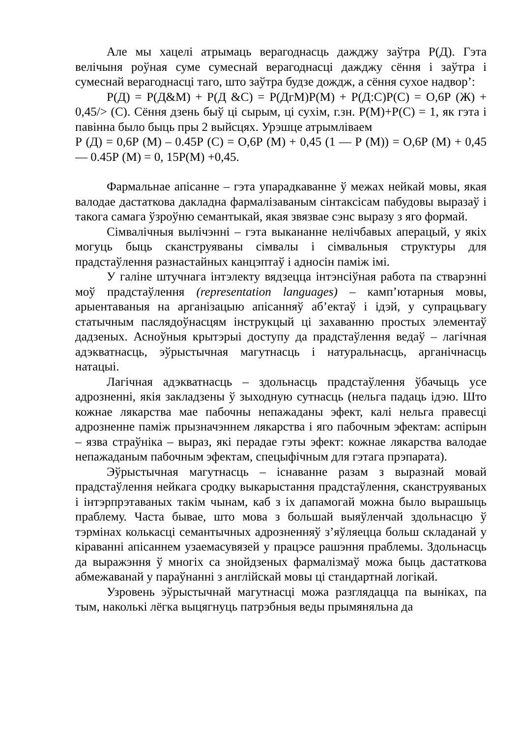Але мы хацелі атрымаць верагоднасць дажджу заўтра Р(Д). Гэта велічыня роўная суме сумеснай верагоднасці дажджу сёння і заўтра і сумеснай верагоднасці таго, што заўтра будзе дождж, а сёння сухое надвор’:
Р(Д) = Р(Д&М) + Р(Д &С) = Р(ДгМ)Р(М) + Р(Д:С)Р(С) = О,6Р (Ж) + 0,45/> (С). Сёння дзень быў ці сырым, ці сухім, г.зн. Р(М)+Р(С) = 1, як гэта і павінна было быць пры 2 выйсцях. Урэшце атрымліваем
Р (Д) = 0,6Р (М) – 0.45Р (С) = О,6Р (М) + 0,45 (1 — Р (М)) = О,6Р (М) + 0,45 — 0.45Р (М) = 0, 15Р(М) +0,45.
Фармальнае апісанне – гэта упарадкаванне ў межах нейкай мовы, якая валодае дастаткова дакладна фармалізаваным сінтаксісам пабудовы выразаў і такога самага ўзроўню семантыкай, якая звязвае сэнс выразу з яго формай.
Сімвалічныя вылічэнні – гэта выкананне нелічбавых аперацый, у якіх могуць быць сканструяваны сімвалы і сімвальныя структуры для прадстаўлення разнастайных канцэптаў і адносін паміж імі.
У галіне штучнага інтэлекту вядзецца інтэнсіўная работа па стварэнні моў прадстаўлення (representation languages) – камп’ютарныя мовы, арыентаваныя на арганізацыю апісанняў аб’ектаў і ідэй, у супрацьвагу статычным паслядоўнасцям інструкцый ці захаванню простых элементаў дадзеных. Асноўныя крытэрыі доступу да прадстаўлення ведаў – лагічная адэкватнасць, эўрыстычная магутнасць і натуральнасць, арганічнасць натацыі.
Лагічная адэкватнасць – здольнасць прадстаўлення ўбачыць усе адрозненні, якія закладзены ў зыходную сутнасць (нельга падаць ідэю. Што кожнае лякарства мае пабочны непажаданы эфект, калі нельга правесці адрозненне паміж прызначэннем лякарства і яго пабочным эфектам: аспірын – язва страўніка – выраз, які перадае гэты эфект: кожнае лякарства валодае непажаданым пабочным эфектам, спецыфічным для гэтага прэпарата).
Эўрыстычная магутнасць – існаванне разам з выразнай мовай прадстаўлення нейкага сродку выкарыстання прадстаўлення, сканструяваных і інтэрпрэтаваных такім чынам, каб з іх дапамогай можна было вырашыць праблему. Часта бывае, што мова з большай выяўленчай здольнасцю ў тэрмінах колькасці семантычных адрозненняў з’яўляецца больш складанай у кіраванні апісаннем узаемасувязей у працэсе рашэння праблемы. Здольнасць да выражэння ў многіх са знойдзеных фармалізмаў можа быць дастаткова абмежаванай у параўнанні з англійскай мовы ці стандартнай логікай.
Узровень эўрыстычнай магутнасці можа разглядацца па выніках, па тым, наколькі лёгка выцягнуць патрэбныя веды прымяняльна да